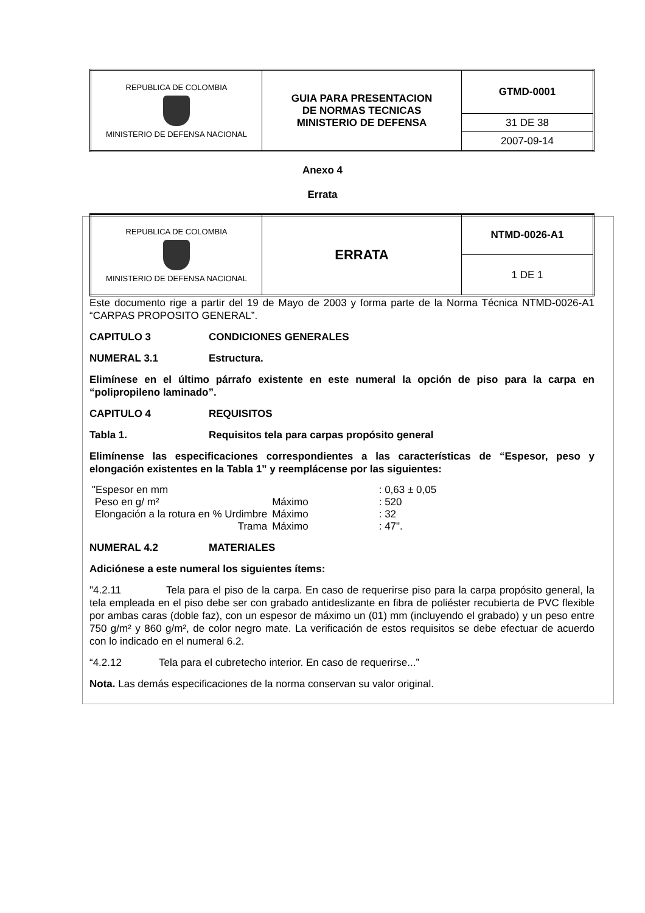| REPUBLICA DE COLOMBIA MINISTERIO DE DEFENSA NACIONAL | GUIA PARA PRESENTACION DE NORMAS TECNICAS MINISTERIO DE DEFENSA | GTMD-0001 |
| | | 31 DE 38 |
| | | 2007-09-14 |
Anexo 4
Errata
| REPUBLICA DE COLOMBIA MINISTERIO DE DEFENSA NACIONAL | ERRATA | NTMD-0026-A1 |
| | | 1 DE 1 |
Este documento rige a partir del 19 de Mayo de 2003 y forma parte de la Norma Técnica NTMD-0026-A1 “CARPAS PROPOSITO GENERAL”.
CAPITULO 3 CONDICIONES GENERALES
NUMERAL 3.1 Estructura.
Elimínese en el último párrafo existente en este numeral la opción de piso para la carpa en “polipropileno laminado”.
CAPITULO 4 REQUISITOS
Tabla 1. Requisitos tela para carpas propósito general
Elimínense las especificaciones correspondientes a las características de “Espesor, peso y elongación existentes en la Tabla 1” y reemplácense por las siguientes:
| "Espesor en mm | | | : 0,63 ± 0,05 |
| Peso en g/ m² | Máximo | | : 520 |
| Elongación a la rotura en % Urdimbre | Máximo | | : 32 |
| Trama | Máximo | | : 47". |
NUMERAL 4.2 MATERIALES
Adiciónese a este numeral los siguientes ítems:
"4.2.11 Tela para el piso de la carpa. En caso de requerirse piso para la carpa propósito general, la tela empleada en el piso debe ser con grabado antideslizante en fibra de poliéster recubierta de PVC flexible por ambas caras (doble faz), con un espesor de máximo un (01) mm (incluyendo el grabado) y un peso entre 750 g/m² y 860 g/m², de color negro mate. La verificación de estos requisitos se debe efectuar de acuerdo con lo indicado en el numeral 6.2.
“4.2.12 Tela para el cubretecho interior. En caso de requerirse...”
Nota. Las demás especificaciones de la norma conservan su valor original.